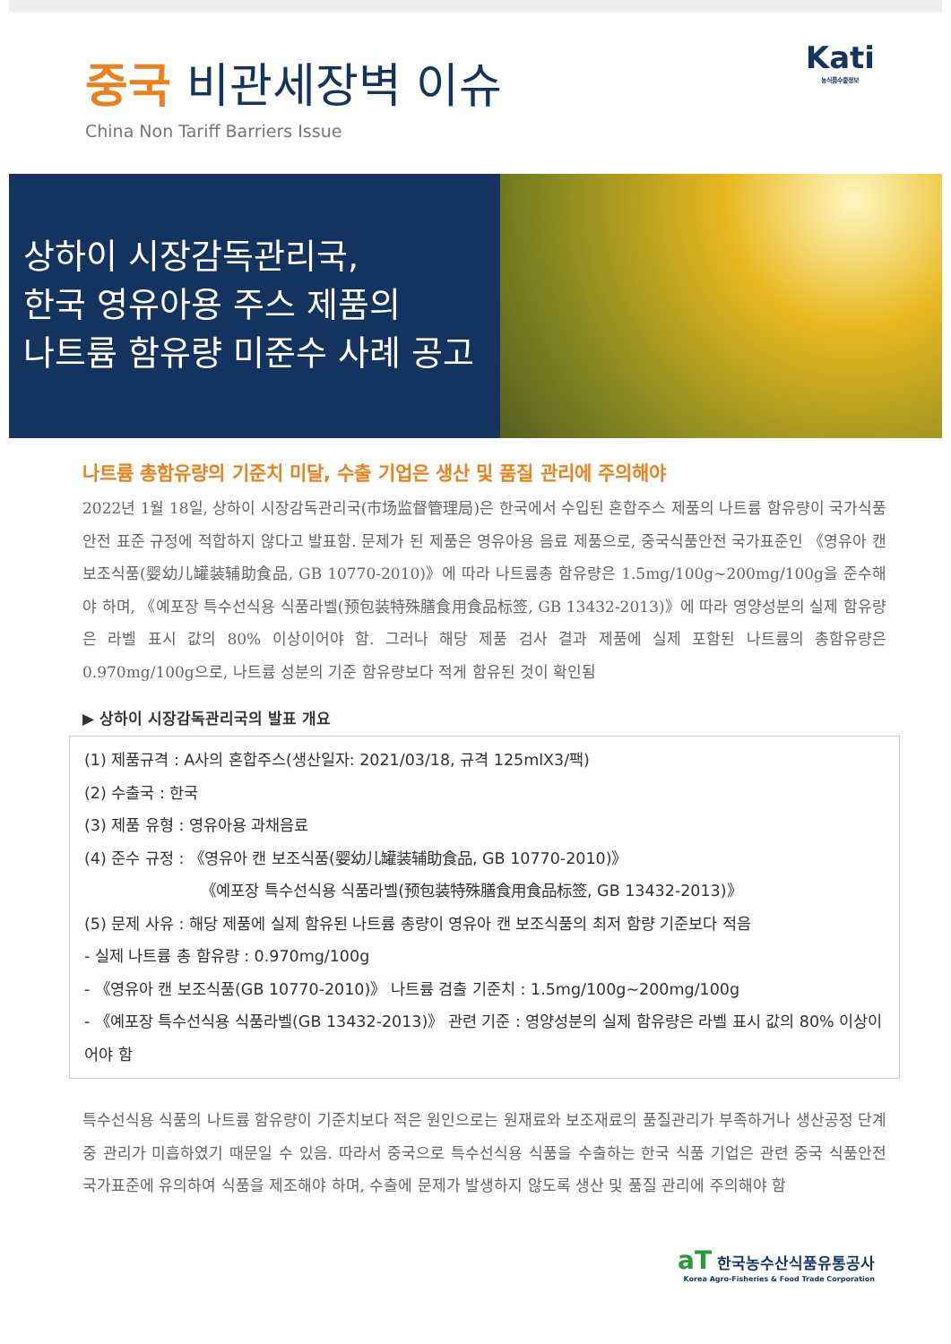중국 비관세장벽 이슈
China Non Tariff Barriers Issue
Kati
농식품수출정보
상하이 시장감독관리국,
한국 영유아용 주스 제품의
나트륨 함유량 미준수 사례 공고
나트륨 총함유량의 기준치 미달, 수출 기업은 생산 및 품질 관리에 주의해야
2022년 1월 18일, 상하이 시장감독관리국(市场监督管理局)은 한국에서 수입된 혼합주스 제품의 나트륨 함유량이 국가식품안전 표준 규정에 적합하지 않다고 발표함. 문제가 된 제품은 영유아용 음료 제품으로, 중국식품안전 국가표준인 《영유아 캔 보조식품(婴幼儿罐装辅助食品, GB 10770-2010)》에 따라 나트륨총 함유량은 1.5mg/100g~200mg/100g을 준수해야 하며, 《예포장 특수선식용 식품라벨(预包装特殊膳食用食品标签, GB 13432-2013)》에 따라 영양성분의 실제 함유량은 라벨 표시 값의 80% 이상이어야 함. 그러나 해당 제품 검사 결과 제품에 실제 포함된 나트륨의 총함유량은 0.970mg/100g으로, 나트륨 성분의 기준 함유량보다 적게 함유된 것이 확인됨
▶ 상하이 시장감독관리국의 발표 개요
(1) 제품규격 : A사의 혼합주스(생산일자: 2021/03/18, 규격 125mlX3/팩)
(2) 수출국 : 한국
(3) 제품 유형 : 영유아용 과채음료
(4) 준수 규정 : 《영유아 캔 보조식품(婴幼儿罐装辅助食品, GB 10770-2010)》
《예포장 특수선식용 식품라벨(预包装特殊膳食用食品标签, GB 13432-2013)》
(5) 문제 사유 : 해당 제품에 실제 함유된 나트륨 총량이 영유아 캔 보조식품의 최저 함량 기준보다 적음
- 실제 나트륨 총 함유량 : 0.970mg/100g
- 《영유아 캔 보조식품(GB 10770-2010)》 나트륨 검출 기준치 : 1.5mg/100g~200mg/100g
- 《예포장 특수선식용 식품라벨(GB 13432-2013)》 관련 기준 : 영양성분의 실제 함유량은 라벨 표시 값의 80% 이상이어야 함
특수선식용 식품의 나트륨 함유량이 기준치보다 적은 원인으로는 원재료와 보조재료의 품질관리가 부족하거나 생산공정 단계 중 관리가 미흡하였기 때문일 수 있음. 따라서 중국으로 특수선식용 식품을 수출하는 한국 식품 기업은 관련 중국 식품안전 국가표준에 유의하여 식품을 제조해야 하며, 수출에 문제가 발생하지 않도록 생산 및 품질 관리에 주의해야 함
aT 한국농수산식품유통공사
Korea Agro-Fisheries & Food Trade Corporation